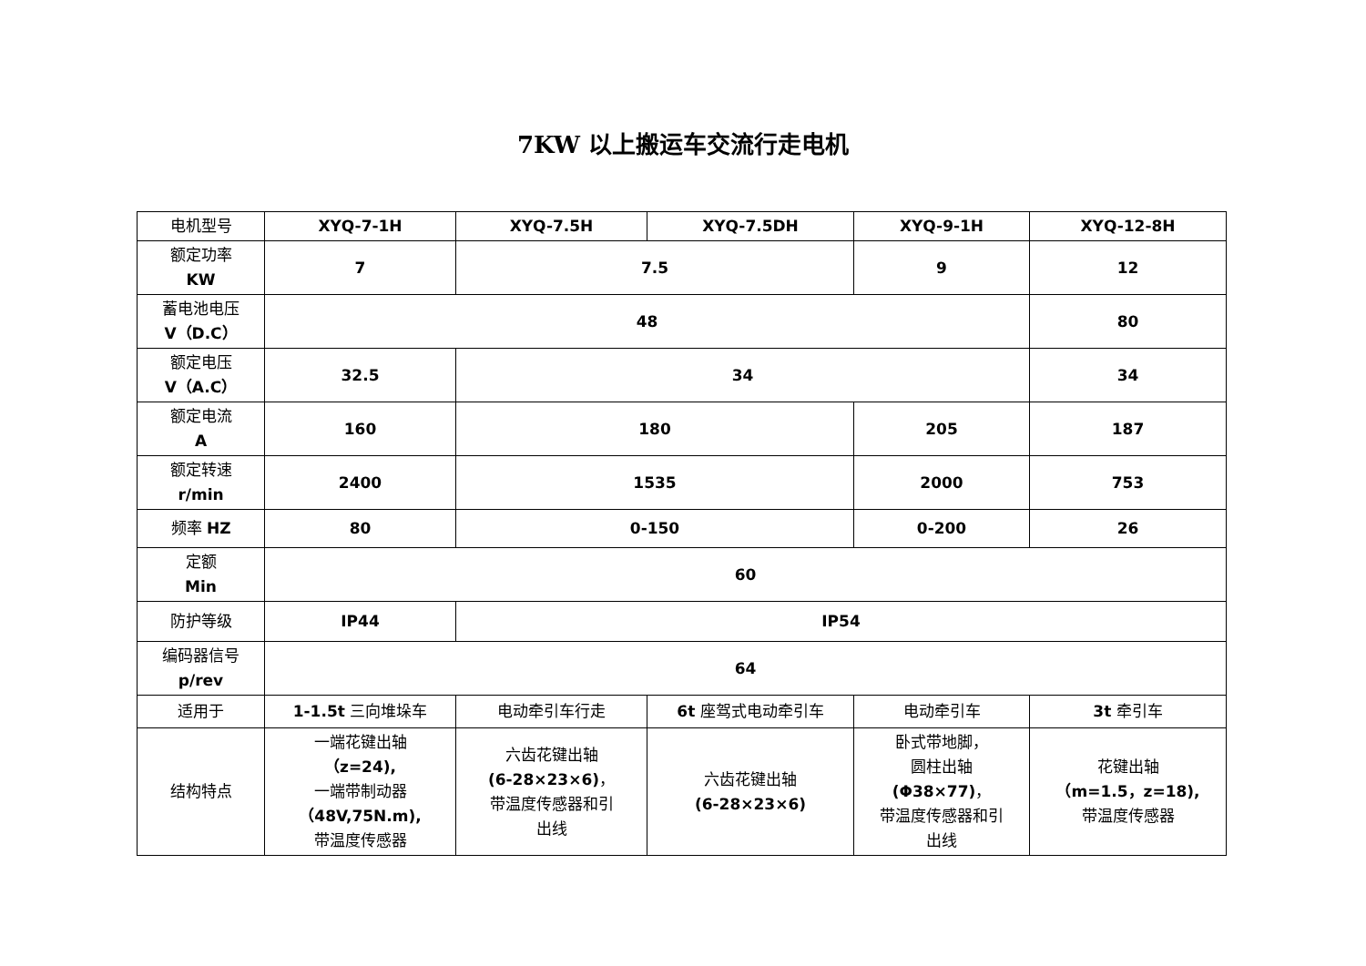7KW 以上搬运车交流行走电机
| 电机型号 | XYQ-7-1H | XYQ-7.5H | XYQ-7.5DH | XYQ-9-1H | XYQ-12-8H |
| 额定功率 KW | 7 | 7.5 | | 9 | 12 |
| 蓄电池电压 V（D.C） | 48 | | | | 80 |
| 额定电压 V（A.C） | 32.5 | 34 | | | 34 |
| 额定电流 A | 160 | 180 | | 205 | 187 |
| 额定转速 r/min | 2400 | 1535 | | 2000 | 753 |
| 频率 HZ | 80 | 0-150 | | 0-200 | 26 |
| 定额 Min | 60 | | | | |
| 防护等级 | IP44 | IP54 | | | |
| 编码器信号 p/rev | 64 | | | | |
| 适用于 | 1-1.5t 三向堆垛车 | 电动牵引车行走 | 6t 座驾式电动牵引车 | 电动牵引车 | 3t 牵引车 |
| 结构特点 | 一端花键出轴 （z=24), 一端带制动器 （48V,75N.m), 带温度传感器 | 六齿花键出轴 (6-28×23×6) ， 带温度传感器和引 出线 | 六齿花键出轴 (6-28×23×6) | 卧式带地脚， 圆柱出轴 (Φ38×77) ， 带温度传感器和引 出线 | 花键出轴 （m=1.5，z=18), 带温度传感器 |